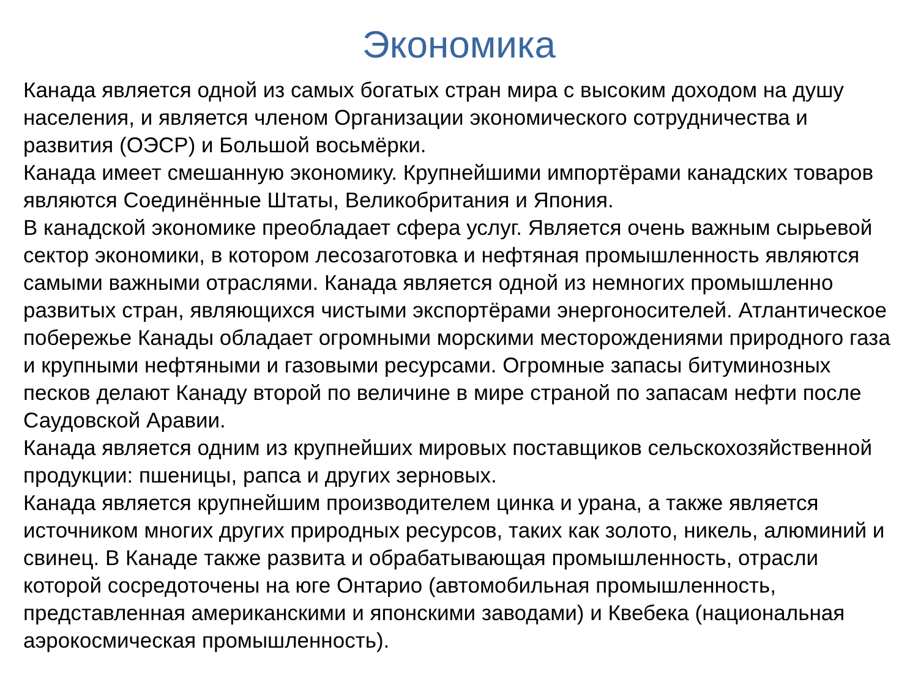Экономика
Канада является одной из самых богатых стран мира с высоким доходом на душу населения, и является членом Организации экономического сотрудничества и развития (ОЭСР) и Большой восьмёрки.
Канада имеет смешанную экономику. Крупнейшими импортёрами канадских товаров являются Соединённые Штаты, Великобритания и Япония.
В канадской экономике преобладает сфера услуг. Является очень важным сырьевой сектор экономики, в котором лесозаготовка и нефтяная промышленность являются самыми важными отраслями. Канада является одной из немногих промышленно развитых стран, являющихся чистыми экспортёрами энергоносителей. Атлантическое побережье Канады обладает огромными морскими месторождениями природного газа и крупными нефтяными и газовыми ресурсами. Огромные запасы битуминозных песков делают Канаду второй по величине в мире страной по запасам нефти после Саудовской Аравии.
Канада является одним из крупнейших мировых поставщиков сельскохозяйственной продукции: пшеницы, рапса и других зерновых.
Канада является крупнейшим производителем цинка и урана, а также является источником многих других природных ресурсов, таких как золото, никель, алюминий и свинец. В Канаде также развита и обрабатывающая промышленность, отрасли которой сосредоточены на юге Онтарио (автомобильная промышленность, представленная американскими и японскими заводами) и Квебека (национальная аэрокосмическая промышленность).